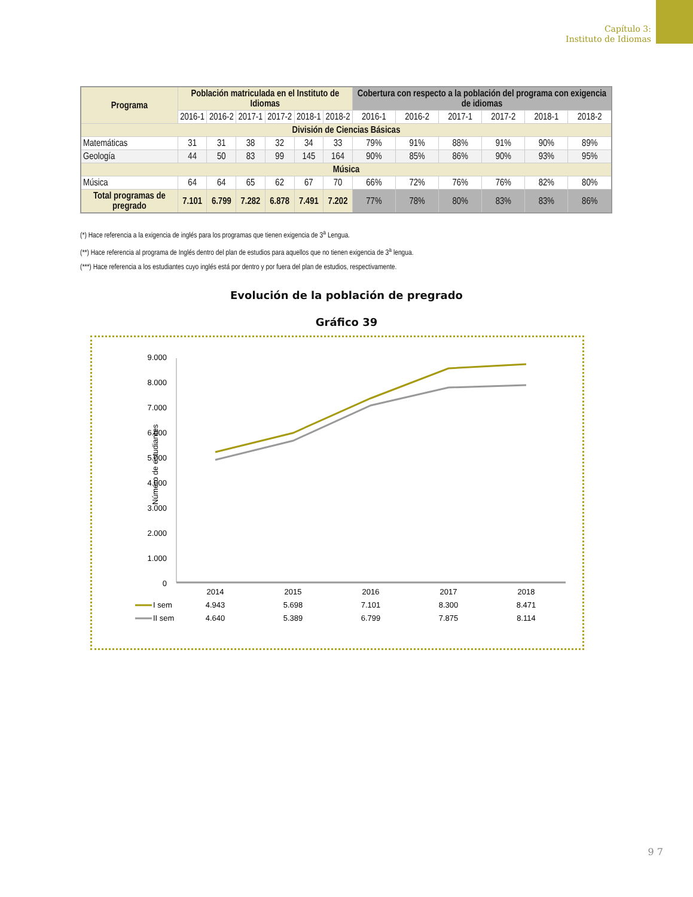Capítulo 3:
Instituto de Idiomas
| Programa | Población matriculada en el Instituto de Idiomas | | | | | | Cobertura con respecto a la población del programa con exigencia de idiomas | | | | | |
| --- | --- | --- | --- | --- | --- | --- | --- | --- | --- | --- | --- | --- |
| | 2016-1 | 2016-2 | 2017-1 | 2017-2 | 2018-1 | 2018-2 | 2016-1 | 2016-2 | 2017-1 | 2017-2 | 2018-1 | 2018-2 |
| División de Ciencias Básicas | | | | | | | | | | | | |
| Matemáticas | 31 | 31 | 38 | 32 | 34 | 33 | 79% | 91% | 88% | 91% | 90% | 89% |
| Geología | 44 | 50 | 83 | 99 | 145 | 164 | 90% | 85% | 86% | 90% | 93% | 95% |
| Música | | | | | | | | | | | | |
| Música | 64 | 64 | 65 | 62 | 67 | 70 | 66% | 72% | 76% | 76% | 82% | 80% |
| Total programas de pregrado | 7.101 | 6.799 | 7.282 | 6.878 | 7.491 | 7.202 | 77% | 78% | 80% | 83% | 83% | 86% |
(*) Hace referencia a la exigencia de inglés para los programas que tienen exigencia de 3<sup>a</sup> Lengua.
(**) Hace referencia al programa de Inglés dentro del plan de estudios para aquellos que no tienen exigencia de 3<sup>a</sup> lengua.
(***) Hace referencia a los estudiantes cuyo inglés está por dentro y por fuera del plan de estudios, respectivamente.
Evolución de la población de pregrado
Gráfico 39
Número de estudiantes
9.000
8.000
7.000
6.000
5.000
4.000
3.000
2.000
1.000
0
2014
2015
2016
2017
2018
4.943
5.698
7.101
8.300
8.471
4.640
5.389
6.799
7.875
8.114
I sem
II sem
9 7